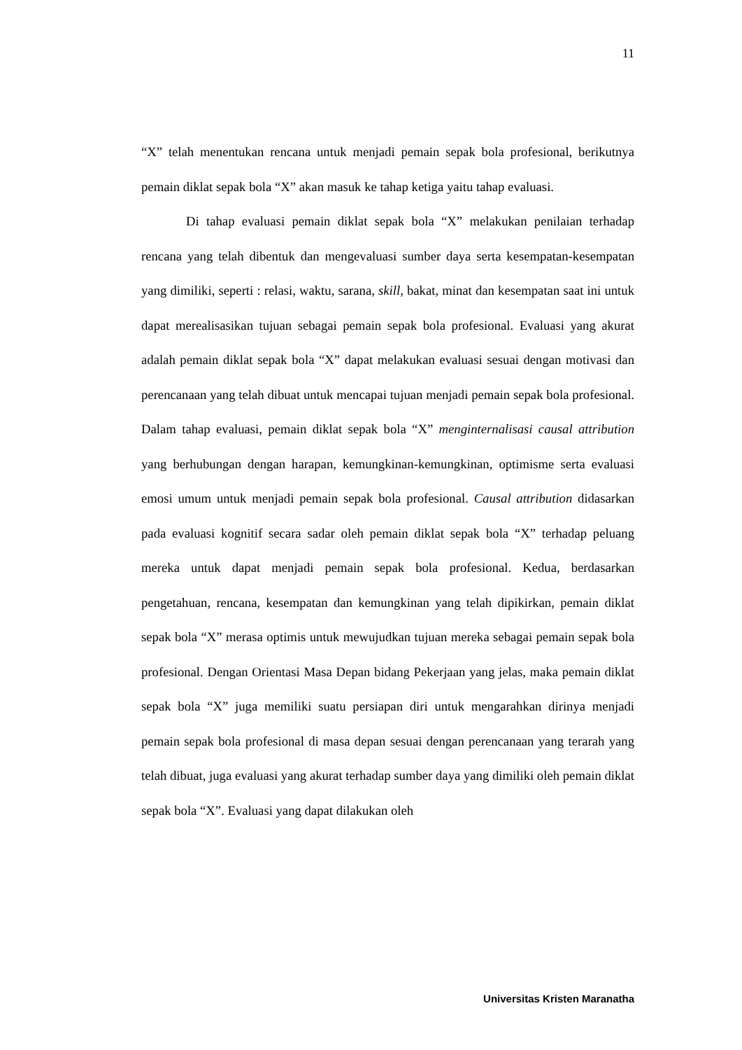11
“X” telah menentukan rencana untuk menjadi pemain sepak bola profesional, berikutnya pemain diklat sepak bola “X” akan masuk ke tahap ketiga yaitu tahap evaluasi.
Di tahap evaluasi pemain diklat sepak bola “X” melakukan penilaian terhadap rencana yang telah dibentuk dan mengevaluasi sumber daya serta kesempatan-kesempatan yang dimiliki, seperti : relasi, waktu, sarana, skill, bakat, minat dan kesempatan saat ini untuk dapat merealisasikan tujuan sebagai pemain sepak bola profesional. Evaluasi yang akurat adalah pemain diklat sepak bola “X” dapat melakukan evaluasi sesuai dengan motivasi dan perencanaan yang telah dibuat untuk mencapai tujuan menjadi pemain sepak bola profesional. Dalam tahap evaluasi, pemain diklat sepak bola “X” menginternalisasi causal attribution yang berhubungan dengan harapan, kemungkinan-kemungkinan, optimisme serta evaluasi emosi umum untuk menjadi pemain sepak bola profesional. Causal attribution didasarkan pada evaluasi kognitif secara sadar oleh pemain diklat sepak bola “X” terhadap peluang mereka untuk dapat menjadi pemain sepak bola profesional. Kedua, berdasarkan pengetahuan, rencana, kesempatan dan kemungkinan yang telah dipikirkan, pemain diklat sepak bola “X” merasa optimis untuk mewujudkan tujuan mereka sebagai pemain sepak bola profesional. Dengan Orientasi Masa Depan bidang Pekerjaan yang jelas, maka pemain diklat sepak bola “X” juga memiliki suatu persiapan diri untuk mengarahkan dirinya menjadi pemain sepak bola profesional di masa depan sesuai dengan perencanaan yang terarah yang telah dibuat, juga evaluasi yang akurat terhadap sumber daya yang dimiliki oleh pemain diklat sepak bola “X”. Evaluasi yang dapat dilakukan oleh
Universitas Kristen Maranatha